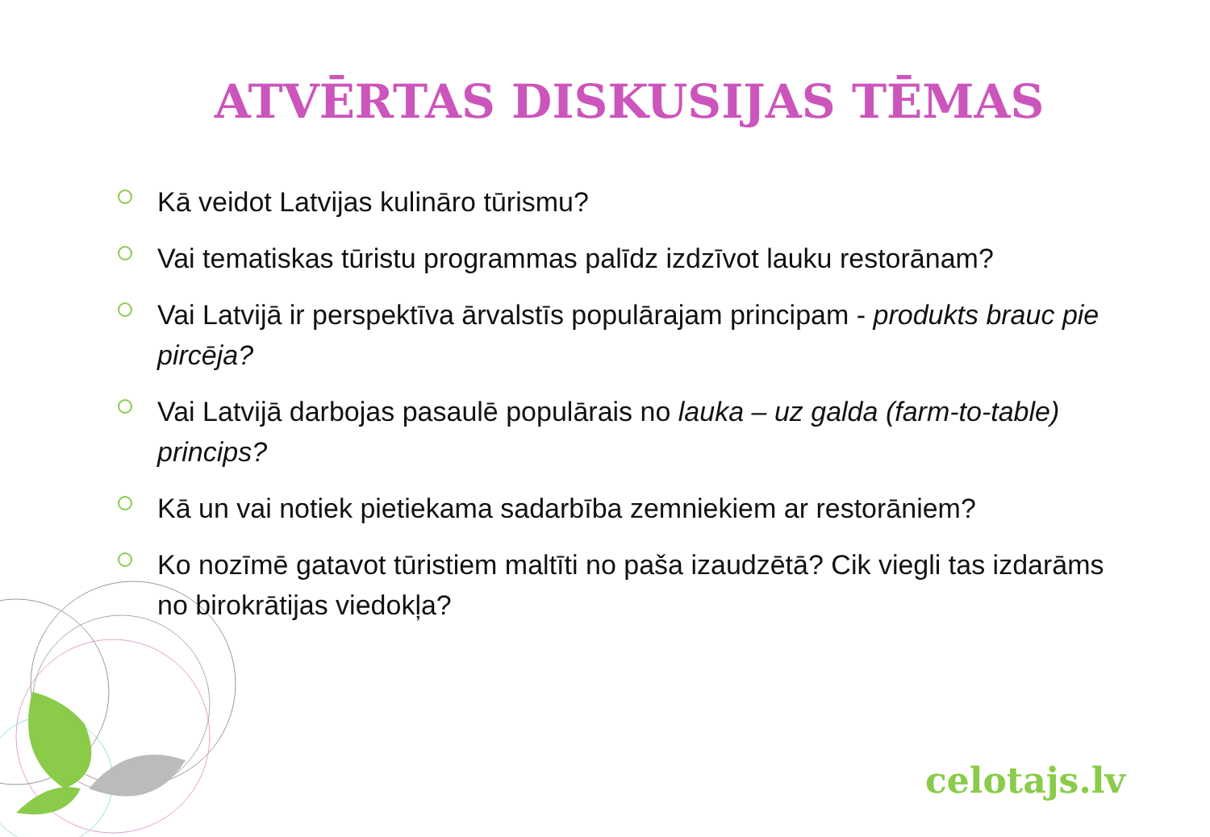ATVĒRTAS DISKUSIJAS TĒMAS
Kā veidot Latvijas kulināro tūrismu?
Vai tematiskas tūristu programmas palīdz izdzīvot lauku restorānam?
Vai Latvijā ir perspektīva ārvalstīs populārajam principam - produkts brauc pie pircēja?
Vai Latvijā darbojas pasaulē populārais no lauka – uz galda (farm-to-table) princips?
Kā un vai notiek pietiekama sadarbība zemniekiem ar restorāniem?
Ko nozīmē gatavot tūristiem maltīti no paša izaudzētā? Cik viegli tas izdarāms no birokrātijas viedokļa?
celotajs.lv